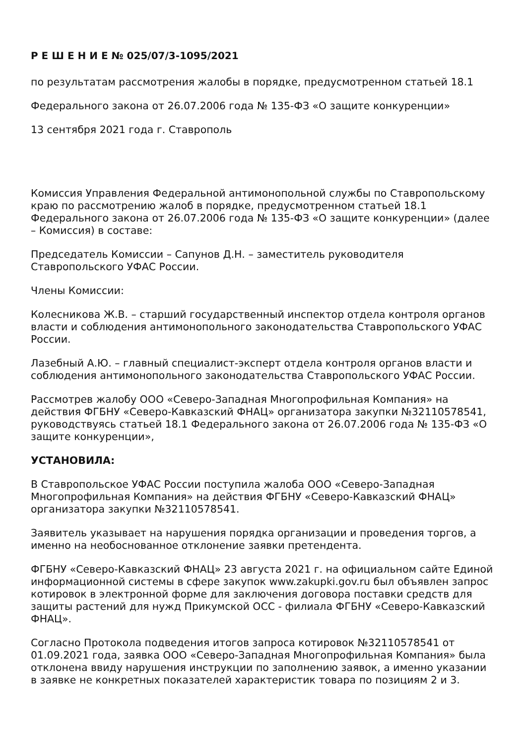Р Е Ш Е Н И Е № 025/07/3-1095/2021
по результатам рассмотрения жалобы в порядке, предусмотренном статьей 18.1
Федерального закона от 26.07.2006 года № 135-ФЗ «О защите конкуренции»
13 сентября 2021 года г. Ставрополь
Комиссия Управления Федеральной антимонопольной службы по Ставропольскому краю по рассмотрению жалоб в порядке, предусмотренном статьей 18.1 Федерального закона от 26.07.2006 года № 135-ФЗ «О защите конкуренции» (далее – Комиссия) в составе:
Председатель Комиссии – Сапунов Д.Н. – заместитель руководителя Ставропольского УФАС России.
Члены Комиссии:
Колесникова Ж.В. – старший государственный инспектор отдела контроля органов власти и соблюдения антимонопольного законодательства Ставропольского УФАС России.
Лазебный А.Ю. – главный специалист-эксперт отдела контроля органов власти и соблюдения антимонопольного законодательства Ставропольского УФАС России.
Рассмотрев жалобу ООО «Северо-Западная Многопрофильная Компания» на действия ФГБНУ «Северо-Кавказский ФНАЦ» организатора закупки №32110578541, руководствуясь статьей 18.1 Федерального закона от 26.07.2006 года № 135-ФЗ «О защите конкуренции»,
УСТАНОВИЛА:
В Ставропольское УФАС России поступила жалоба ООО «Северо-Западная Многопрофильная Компания» на действия ФГБНУ «Северо-Кавказский ФНАЦ» организатора закупки №32110578541.
Заявитель указывает на нарушения порядка организации и проведения торгов, а именно на необоснованное отклонение заявки претендента.
ФГБНУ «Северо-Кавказский ФНАЦ» 23 августа 2021 г. на официальном сайте Единой информационной системы в сфере закупок www.zakupki.gov.ru был объявлен запрос котировок в электронной форме для заключения договора поставки средств для защиты растений для нужд Прикумской ОСС - филиала ФГБНУ «Северо-Кавказский ФНАЦ».
Согласно Протокола подведения итогов запроса котировок №32110578541 от 01.09.2021 года, заявка ООО «Северо-Западная Многопрофильная Компания» была отклонена ввиду нарушения инструкции по заполнению заявок, а именно указании в заявке не конкретных показателей характеристик товара по позициям 2 и 3.